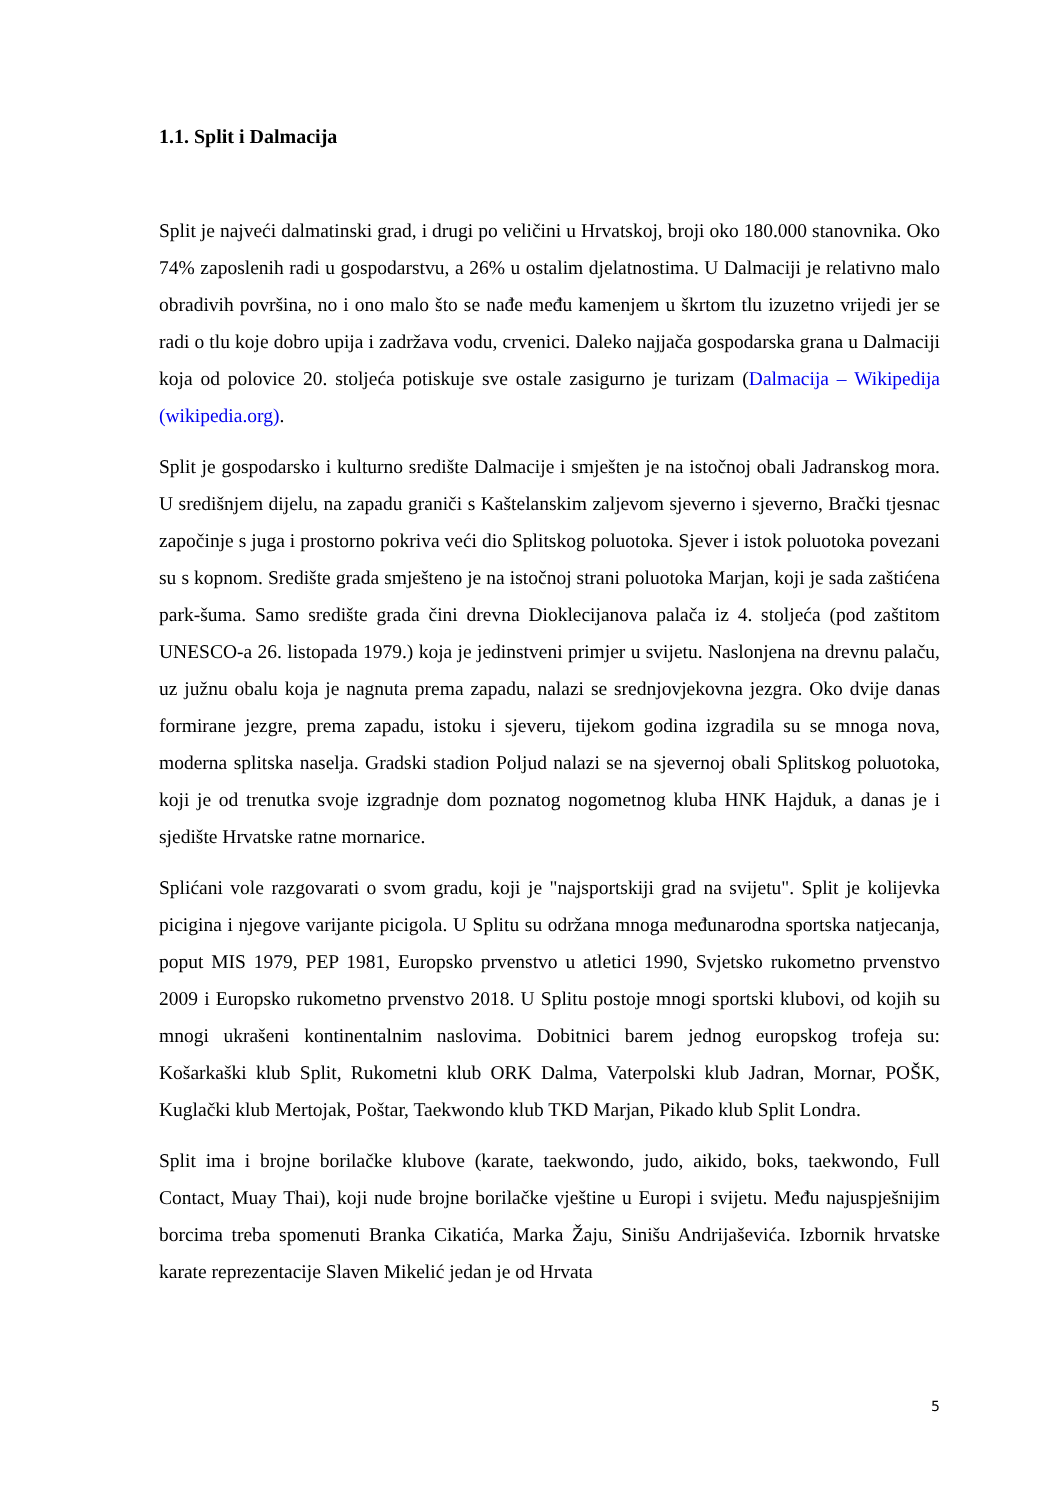1.1. Split i Dalmacija
Split je najveći dalmatinski grad, i drugi po veličini u Hrvatskoj, broji oko 180.000 stanovnika. Oko 74% zaposlenih radi u gospodarstvu, a 26% u ostalim djelatnostima. U Dalmaciji je relativno malo obradivih površina, no i ono malo što se nađe među kamenjem u škrtom tlu izuzetno vrijedi jer se radi o tlu koje dobro upija i zadržava vodu, crvenici. Daleko najjača gospodarska grana u Dalmaciji koja od polovice 20. stoljeća potiskuje sve ostale zasigurno je turizam (Dalmacija – Wikipedija (wikipedia.org).
Split je gospodarsko i kulturno središte Dalmacije i smješten je na istočnoj obali Jadranskog mora. U središnjem dijelu, na zapadu graniči s Kaštelanskim zaljevom sjeverno i sjeverno, Brački tjesnac započinje s juga i prostorno pokriva veći dio Splitskog poluotoka. Sjever i istok poluotoka povezani su s kopnom. Središte grada smješteno je na istočnoj strani poluotoka Marjan, koji je sada zaštićena park-šuma. Samo središte grada čini drevna Dioklecijanova palača iz 4. stoljeća (pod zaštitom UNESCO-a 26. listopada 1979.) koja je jedinstveni primjer u svijetu. Naslonjena na drevnu palaču, uz južnu obalu koja je nagnuta prema zapadu, nalazi se srednjovjekovna jezgra. Oko dvije danas formirane jezgre, prema zapadu, istoku i sjeveru, tijekom godina izgradila su se mnoga nova, moderna splitska naselja. Gradski stadion Poljud nalazi se na sjevernoj obali Splitskog poluotoka, koji je od trenutka svoje izgradnje dom poznatog nogometnog kluba HNK Hajduk, a danas je i sjedište Hrvatske ratne mornarice.
Splićani vole razgovarati o svom gradu, koji je "najsportskiji grad na svijetu". Split je kolijevka picigina i njegove varijante picigola. U Splitu su održana mnoga međunarodna sportska natjecanja, poput MIS 1979, PEP 1981, Europsko prvenstvo u atletici 1990, Svjetsko rukometno prvenstvo 2009 i Europsko rukometno prvenstvo 2018. U Splitu postoje mnogi sportski klubovi, od kojih su mnogi ukrašeni kontinentalnim naslovima. Dobitnici barem jednog europskog trofeja su: Košarkaški klub Split, Rukometni klub ORK Dalma, Vaterpolski klub Jadran, Mornar, POŠK, Kuglački klub Mertojak, Poštar, Taekwondo klub TKD Marjan, Pikado klub Split Londra.
Split ima i brojne borilačke klubove (karate, taekwondo, judo, aikido, boks, taekwondo, Full Contact, Muay Thai), koji nude brojne borilačke vještine u Europi i svijetu. Među najuspješnijim borcima treba spomenuti Branka Cikatića, Marka Žaju, Sinišu Andrijaševića. Izbornik hrvatske karate reprezentacije Slaven Mikelić jedan je od Hrvata
5